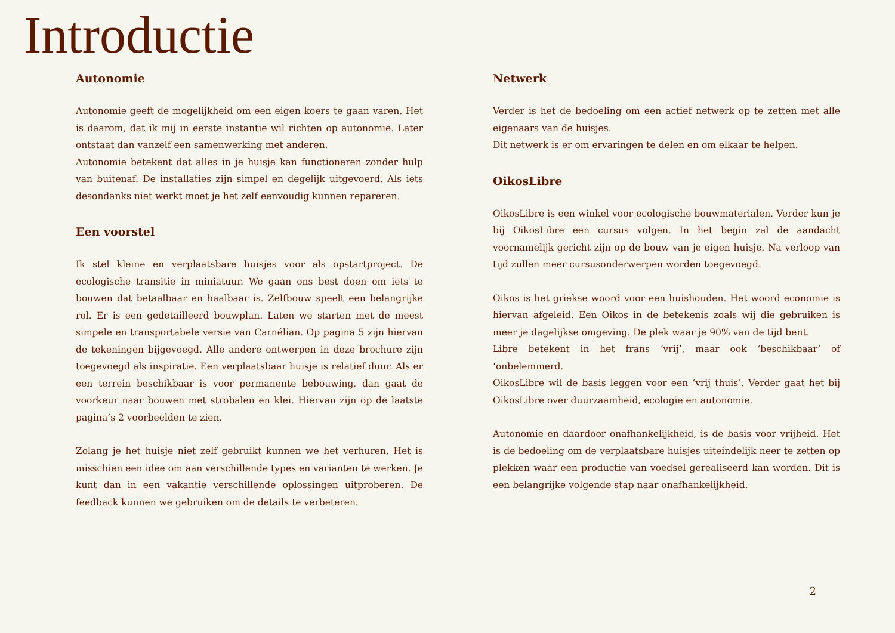Introductie
Autonomie
Autonomie geeft de mogelijkheid om een eigen koers te gaan varen. Het is daarom, dat ik mij in eerste instantie wil richten op autonomie. Later ontstaat dan vanzelf een samenwerking met anderen.
Autonomie betekent dat alles in je huisje kan functioneren zonder hulp van buitenaf. De installaties zijn simpel en degelijk uitgevoerd. Als iets desondanks niet werkt moet je het zelf eenvoudig kunnen repareren.
Een voorstel
Ik stel kleine en verplaatsbare huisjes voor als opstartproject. De ecologische transitie in miniatuur. We gaan ons best doen om iets te bouwen dat betaalbaar en haalbaar is. Zelfbouw speelt een belangrijke rol. Er is een gedetailleerd bouwplan. Laten we starten met de meest simpele en transportabele versie van Carnélian. Op pagina 5 zijn hiervan de tekeningen bijgevoegd. Alle andere ontwerpen in deze brochure zijn toegevoegd als inspiratie. Een verplaatsbaar huisje is relatief duur. Als er een terrein beschikbaar is voor permanente bebouwing, dan gaat de voorkeur naar bouwen met strobalen en klei. Hiervan zijn op de laatste pagina’s 2 voorbeelden te zien.
Zolang je het huisje niet zelf gebruikt kunnen we het verhuren. Het is misschien een idee om aan verschillende types en varianten te werken. Je kunt dan in een vakantie verschillende oplossingen uitproberen. De feedback kunnen we gebruiken om de details te verbeteren.
Netwerk
Verder is het de bedoeling om een actief netwerk op te zetten met alle eigenaars van de huisjes.
Dit netwerk is er om ervaringen te delen en om elkaar te helpen.
OikosLibre
OikosLibre is een winkel voor ecologische bouwmaterialen. Verder kun je bij OikosLibre een cursus volgen. In het begin zal de aandacht voornamelijk gericht zijn op de bouw van je eigen huisje. Na verloop van tijd zullen meer cursusonderwerpen worden toegevoegd.
Oikos is het griekse woord voor een huishouden. Het woord economie is hiervan afgeleid. Een Oikos in de betekenis zoals wij die gebruiken is meer je dagelijkse omgeving. De plek waar je 90% van de tijd bent.
Libre betekent in het frans ‘vrij’, maar ook ‘beschikbaar’ of ‘onbelemmerd.
OikosLibre wil de basis leggen voor een ‘vrij thuis’. Verder gaat het bij OikosLibre over duurzaamheid, ecologie en autonomie.
Autonomie en daardoor onafhankelijkheid, is de basis voor vrijheid. Het is de bedoeling om de verplaatsbare huisjes uiteindelijk neer te zetten op plekken waar een productie van voedsel gerealiseerd kan worden. Dit is een belangrijke volgende stap naar onafhankelijkheid.
2